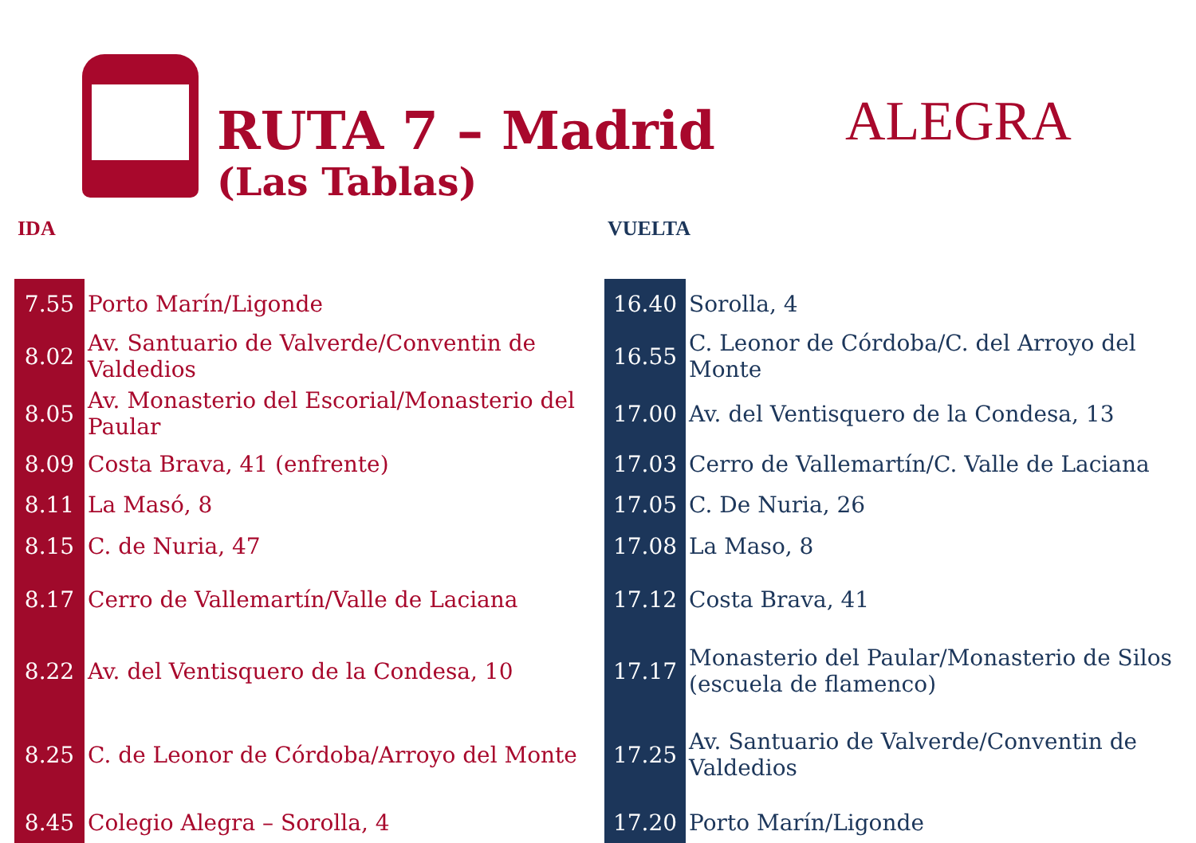RUTA 7 – Madrid
(Las Tablas)
ALEGRA
IDA
| 7.55 | Porto Marín/Ligonde |
| 8.02 | Av. Santuario de Valverde/Conventin de Valdedios |
| 8.05 | Av. Monasterio del Escorial/Monasterio del Paular |
| 8.09 | Costa Brava, 41 (enfrente) |
| 8.11 | La Masó, 8 |
| 8.15 | C. de Nuria, 47 |
| 8.17 | Cerro de Vallemartín/Valle de Laciana |
| 8.22 | Av. del Ventisquero de la Condesa, 10 |
| 8.25 | C. de Leonor de Córdoba/Arroyo del Monte |
| 8.45 | Colegio Alegra – Sorolla, 4 |
VUELTA
| 16.40 | Sorolla, 4 |
| 16.55 | C. Leonor de Córdoba/C. del Arroyo del Monte |
| 17.00 | Av. del Ventisquero de la Condesa, 13 |
| 17.03 | Cerro de Vallemartín/C. Valle de Laciana |
| 17.05 | C. De Nuria, 26 |
| 17.08 | La Maso, 8 |
| 17.12 | Costa Brava, 41 |
| 17.17 | Monasterio del Paular/Monasterio de Silos (escuela de flamenco) |
| 17.25 | Av. Santuario de Valverde/Conventin de Valdedios |
| 17.20 | Porto Marín/Ligonde |